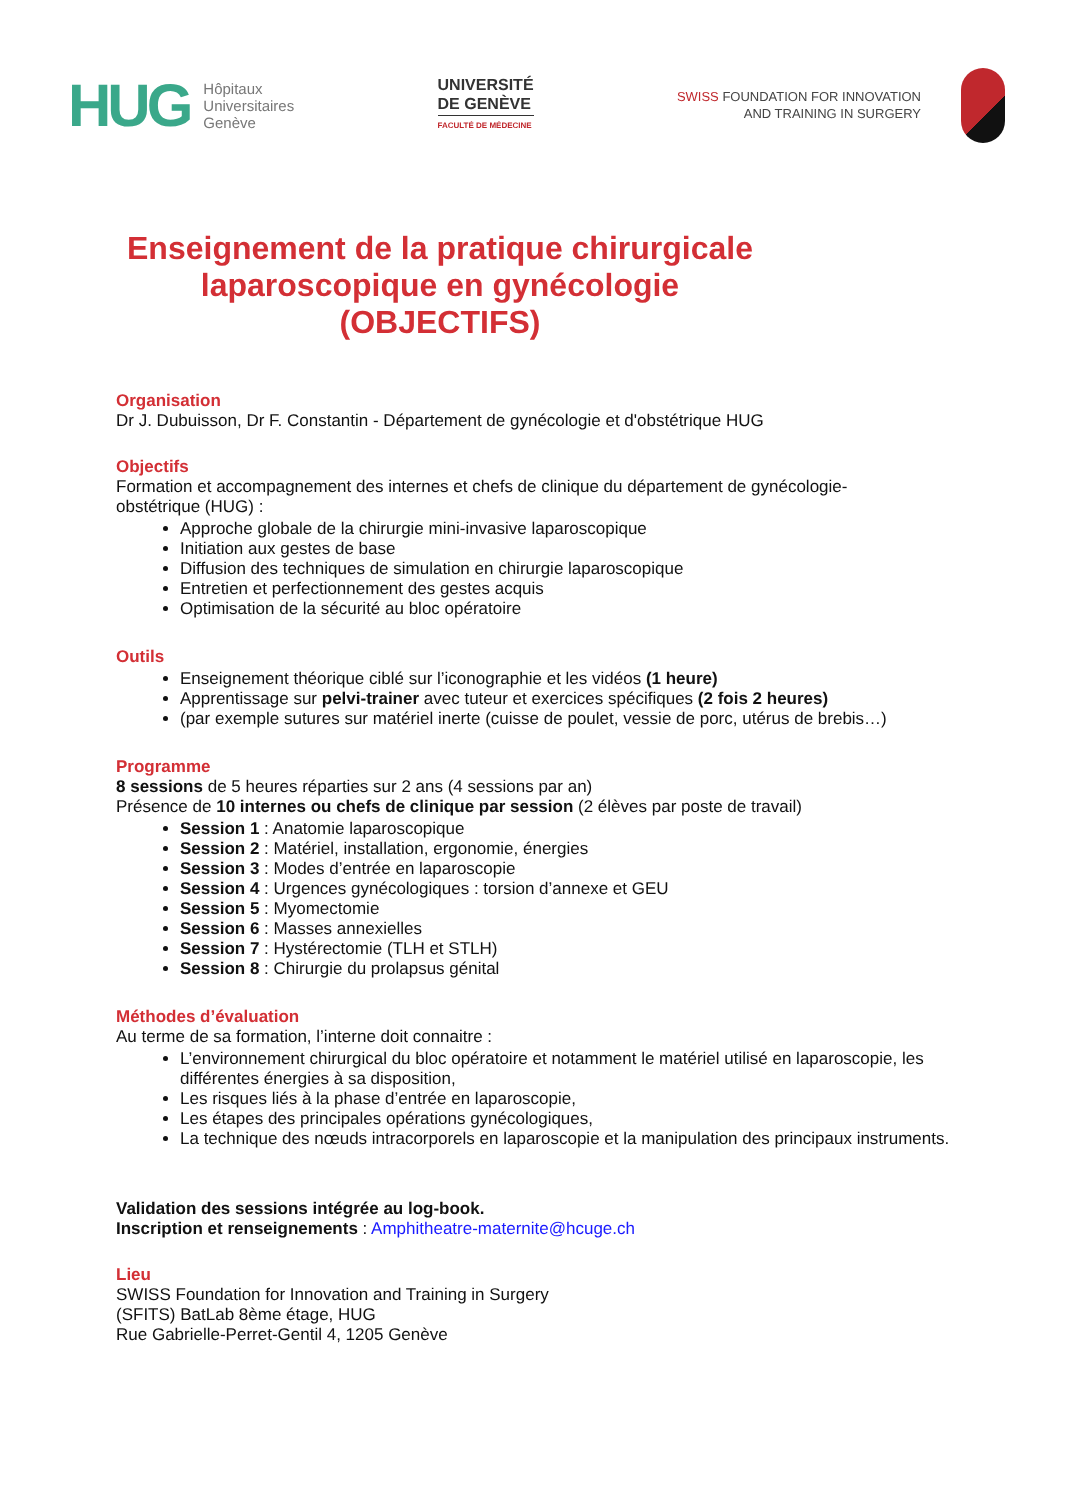HUG Hôpitaux
Universitaires
Genève
UNIVERSITÉ
DE GENÈVE
FACULTÉ DE MÉDECINE
SWISS FOUNDATION FOR INNOVATION
AND TRAINING IN SURGERY
Enseignement de la pratique chirurgicale
laparoscopique en gynécologie
(OBJECTIFS)
Organisation
Dr J. Dubuisson, Dr F. Constantin - Département de gynécologie et d'obstétrique HUG
Objectifs
Formation et accompagnement des internes et chefs de clinique du département de gynécologie- obstétrique (HUG) :
Approche globale de la chirurgie mini-invasive laparoscopique
Initiation aux gestes de base
Diffusion des techniques de simulation en chirurgie laparoscopique
Entretien et perfectionnement des gestes acquis
Optimisation de la sécurité au bloc opératoire
Outils
Enseignement théorique ciblé sur l’iconographie et les vidéos (1 heure)
Apprentissage sur pelvi-trainer avec tuteur et exercices spécifiques (2 fois 2 heures)
(par exemple sutures sur matériel inerte (cuisse de poulet, vessie de porc, utérus de brebis…)
Programme
8 sessions de 5 heures réparties sur 2 ans (4 sessions par an)
Présence de 10 internes ou chefs de clinique par session (2 élèves par poste de travail)
Session 1 : Anatomie laparoscopique
Session 2 : Matériel, installation, ergonomie, énergies
Session 3 : Modes d’entrée en laparoscopie
Session 4 : Urgences gynécologiques : torsion d’annexe et GEU
Session 5 : Myomectomie
Session 6 : Masses annexielles
Session 7 : Hystérectomie (TLH et STLH)
Session 8 : Chirurgie du prolapsus génital
Méthodes d’évaluation
Au terme de sa formation, l’interne doit connaitre :
L’environnement chirurgical du bloc opératoire et notamment le matériel utilisé en laparoscopie, les différentes énergies à sa disposition,
Les risques liés à la phase d’entrée en laparoscopie,
Les étapes des principales opérations gynécologiques,
La technique des nœuds intracorporels en laparoscopie et la manipulation des principaux instruments.
Validation des sessions intégrée au log-book.
Inscription et renseignements : Amphitheatre-maternite@hcuge.ch
Lieu
SWISS Foundation for Innovation and Training in Surgery
(SFITS) BatLab 8ème étage, HUG
Rue Gabrielle-Perret-Gentil 4, 1205 Genève